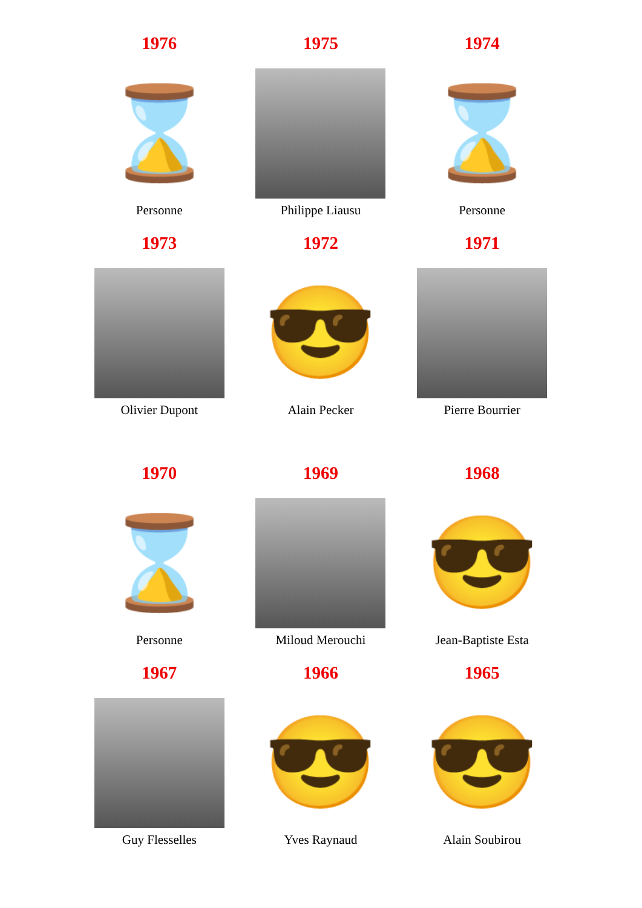| 1976 | 1975 | 1974 |
| ⌛ | | ⌛ |
| Personne | Philippe Liausu | Personne |
| 1973 | 1972 | 1971 |
| | 😎 | |
| Olivier Dupont | Alain Pecker | Pierre Bourrier |
| 1970 | 1969 | 1968 |
| ⌛ | | 😎 |
| Personne | Miloud Merouchi | Jean-Baptiste Esta |
| 1967 | 1966 | 1965 |
| | 😎 | 😎 |
| Guy Flesselles | Yves Raynaud | Alain Soubirou |